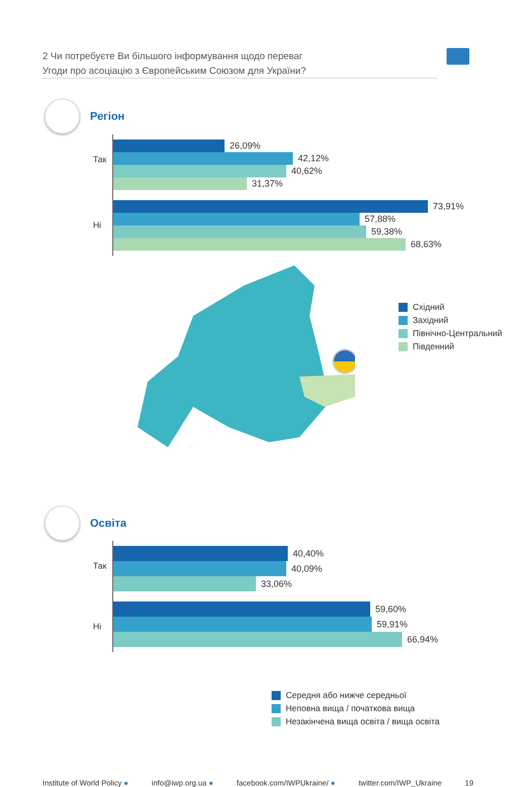2 Чи потребуєте Ви більшого інформування щодо переваг
Угоди про асоціацію з Європейським Союзом для України?
Регіон
Так
26,09%
42,12%
40,62%
31,37%
Ні
73,91%
57,88%
59,38%
68,63%
Східний
Західний
Північно-Центральний
Південний
Освіта
Так
40,40%
40,09%
33,06%
Ні
59,60%
59,91%
66,94%
Середня або нижче середньої
Неповна вища / початкова вища
Незакінчена вища освіта / вища освіта
Institute of World Policy ● info@iwp.org.ua ● facebook.com/IWPUkraine/ ● twitter.com/IWP_Ukraine 19